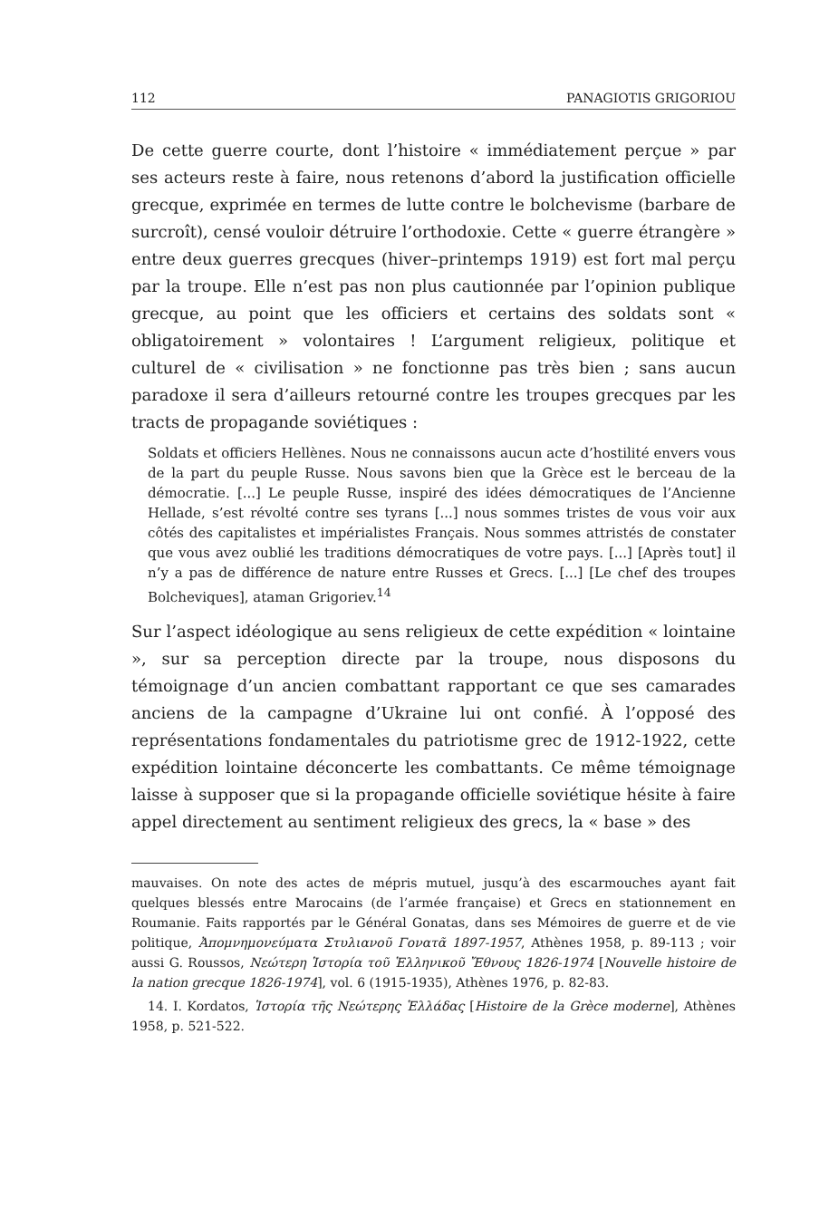112 PANAGIOTIS GRIGORIOU
De cette guerre courte, dont l’histoire « immédiatement perçue » par ses acteurs reste à faire, nous retenons d’abord la justification officielle grecque, exprimée en termes de lutte contre le bolchevisme (barbare de surcroît), censé vouloir détruire l’orthodoxie. Cette « guerre étrangère » entre deux guerres grecques (hiver–printemps 1919) est fort mal perçu par la troupe. Elle n’est pas non plus cautionnée par l’opinion publique grecque, au point que les officiers et certains des soldats sont « obligatoirement » volontaires ! L’argument religieux, politique et culturel de « civilisation » ne fonctionne pas très bien ; sans aucun paradoxe il sera d’ailleurs retourné contre les troupes grecques par les tracts de propagande soviétiques :
Soldats et officiers Hellènes. Nous ne connaissons aucun acte d’hostilité envers vous de la part du peuple Russe. Nous savons bien que la Grèce est le berceau de la démocratie. [...] Le peuple Russe, inspiré des idées démocratiques de l’Ancienne Hellade, s’est révolté contre ses tyrans [...] nous sommes tristes de vous voir aux côtés des capitalistes et impérialistes Français. Nous sommes attristés de constater que vous avez oublié les traditions démocratiques de votre pays. [...] [Après tout] il n’y a pas de différence de nature entre Russes et Grecs. [...] [Le chef des troupes Bolcheviques], ataman Grigoriev.<sup>14</sup>
Sur l’aspect idéologique au sens religieux de cette expédition « lointaine », sur sa perception directe par la troupe, nous disposons du témoignage d’un ancien combattant rapportant ce que ses camarades anciens de la campagne d’Ukraine lui ont confié. À l’opposé des représentations fondamentales du patriotisme grec de 1912-1922, cette expédition lointaine déconcerte les combattants. Ce même témoignage laisse à supposer que si la propagande officielle soviétique hésite à faire appel directement au sentiment religieux des grecs, la « base » des
mauvaises. On note des actes de mépris mutuel, jusqu’à des escarmouches ayant fait quelques blessés entre Marocains (de l’armée française) et Grecs en stationnement en Roumanie. Faits rapportés par le Général Gonatas, dans ses Mémoires de guerre et de vie politique, Ἀπομνημονεύματα Στυλιανοῦ Γονατᾶ 1897-1957, Athènes 1958, p. 89-113 ; voir aussi G. Roussos, Νεώτερη Ἱστορία τοῦ Ἑλληνικοῦ Ἔθνους 1826-1974 [Nouvelle histoire de la nation grecque 1826-1974], vol. 6 (1915-1935), Athènes 1976, p. 82-83.
14. I. Kordatos, Ἱστορία τῆς Νεώτερης Ἑλλάδας [Histoire de la Grèce moderne], Athènes 1958, p. 521-522.